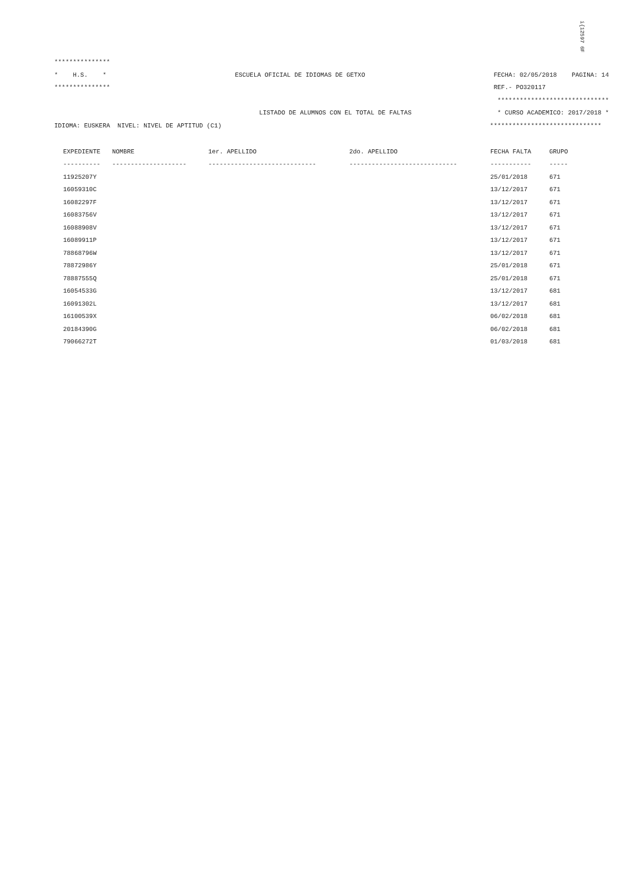i{12597 6F
***************
* H.S. * ESCUELA OFICIAL DE IDIOMAS DE GETXO FECHA: 02/05/2018 PAGINA: 14
*************** REF.- PO320117
******************************
LISTADO DE ALUMNOS CON EL TOTAL DE FALTAS * CURSO ACADEMICO: 2017/2018 *
IDIOMA: EUSKERA NIVEL: NIVEL DE APTITUD (C1) ******************************
| EXPEDIENTE | NOMBRE | 1er. APELLIDO | 2do. APELLIDO | FECHA FALTA | GRUPO |
| --- | --- | --- | --- | --- | --- |
| ---------- | -------------------- | ----------------------------- | ----------------------------- | ----------- | ----- |
| 11925207Y | | | | 25/01/2018 | 671 |
| 16059310C | | | | 13/12/2017 | 671 |
| 16082297F | | | | 13/12/2017 | 671 |
| 16083756V | | | | 13/12/2017 | 671 |
| 16088908V | | | | 13/12/2017 | 671 |
| 16089911P | | | | 13/12/2017 | 671 |
| 78868796W | | | | 13/12/2017 | 671 |
| 78872986Y | | | | 25/01/2018 | 671 |
| 78887555Q | | | | 25/01/2018 | 671 |
| 16054533G | | | | 13/12/2017 | 681 |
| 16091302L | | | | 13/12/2017 | 681 |
| 16100539X | | | | 06/02/2018 | 681 |
| 20184390G | | | | 06/02/2018 | 681 |
| 79066272T | | | | 01/03/2018 | 681 |